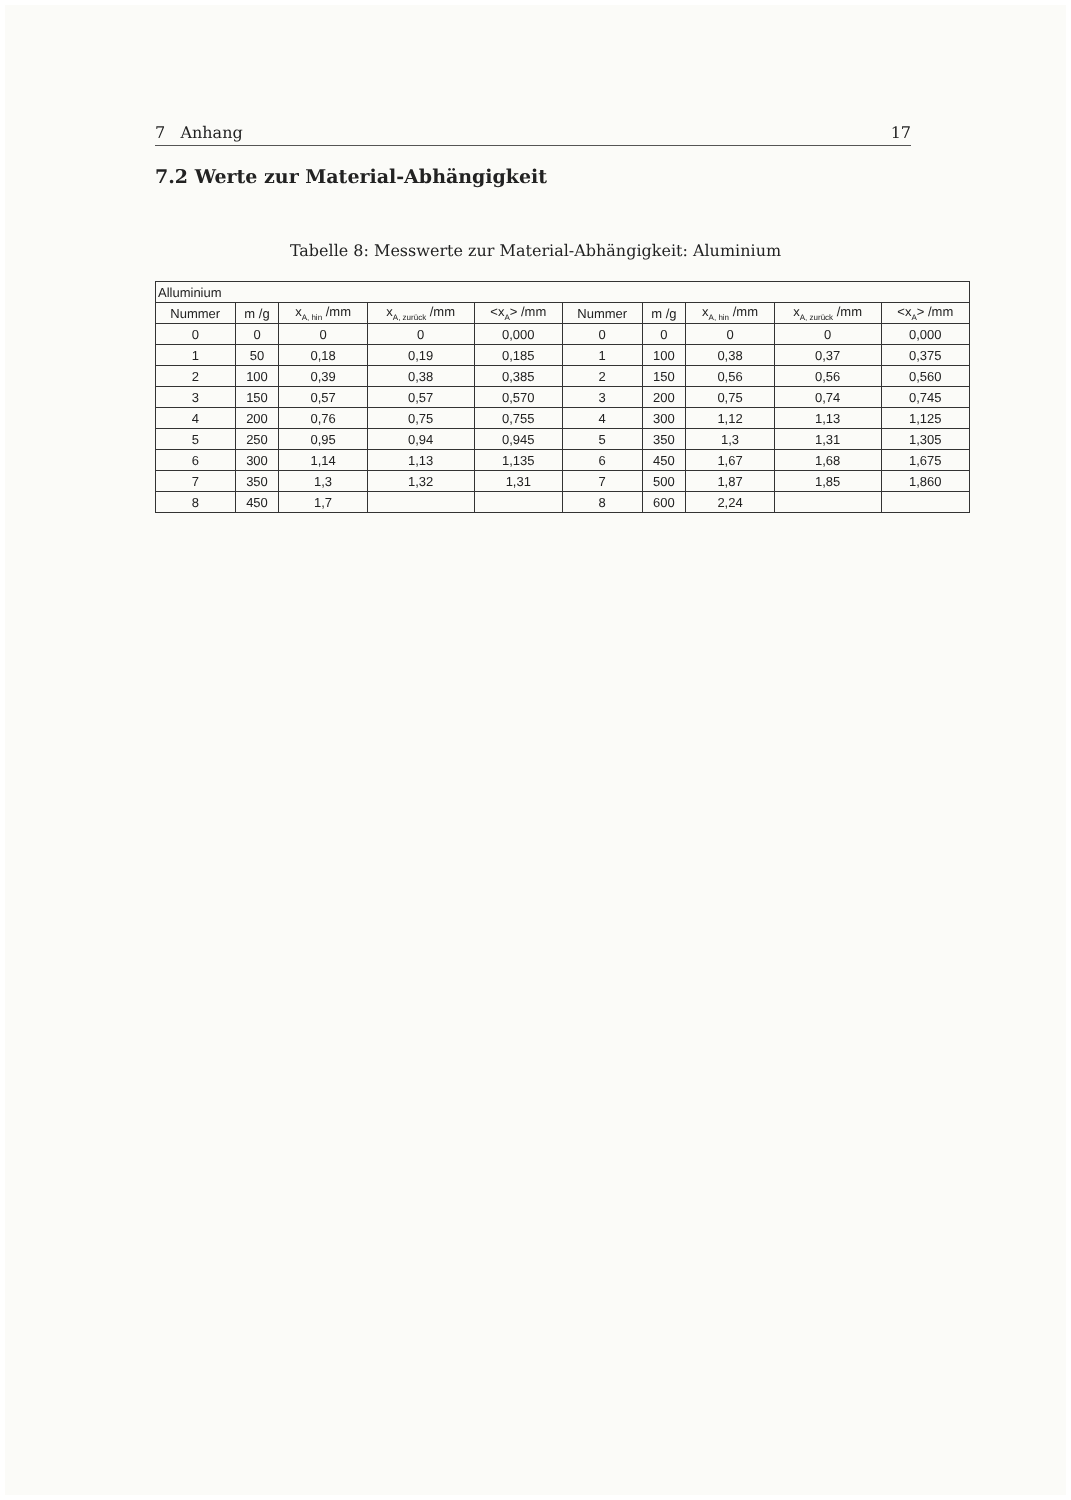7 Anhang 17
7.2 Werte zur Material-Abhängigkeit
Tabelle 8: Messwerte zur Material-Abhängigkeit: Aluminium
| Alluminium | | | | | | | | | |
| --- | --- | --- | --- | --- | --- | --- | --- | --- | --- |
| Nummer | m /g | x<sub>A, hin</sub> /mm | x<sub>A, zurück</sub> /mm | <x<sub>A</sub>> /mm | Nummer | m /g | x<sub>A, hin</sub> /mm | x<sub>A, zurück</sub> /mm | <x<sub>A</sub>> /mm |
| 0 | 0 | 0 | 0 | 0,000 | 0 | 0 | 0 | 0 | 0,000 |
| 1 | 50 | 0,18 | 0,19 | 0,185 | 1 | 100 | 0,38 | 0,37 | 0,375 |
| 2 | 100 | 0,39 | 0,38 | 0,385 | 2 | 150 | 0,56 | 0,56 | 0,560 |
| 3 | 150 | 0,57 | 0,57 | 0,570 | 3 | 200 | 0,75 | 0,74 | 0,745 |
| 4 | 200 | 0,76 | 0,75 | 0,755 | 4 | 300 | 1,12 | 1,13 | 1,125 |
| 5 | 250 | 0,95 | 0,94 | 0,945 | 5 | 350 | 1,3 | 1,31 | 1,305 |
| 6 | 300 | 1,14 | 1,13 | 1,135 | 6 | 450 | 1,67 | 1,68 | 1,675 |
| 7 | 350 | 1,3 | 1,32 | 1,31 | 7 | 500 | 1,87 | 1,85 | 1,860 |
| 8 | 450 | 1,7 | | | 8 | 600 | 2,24 | | |